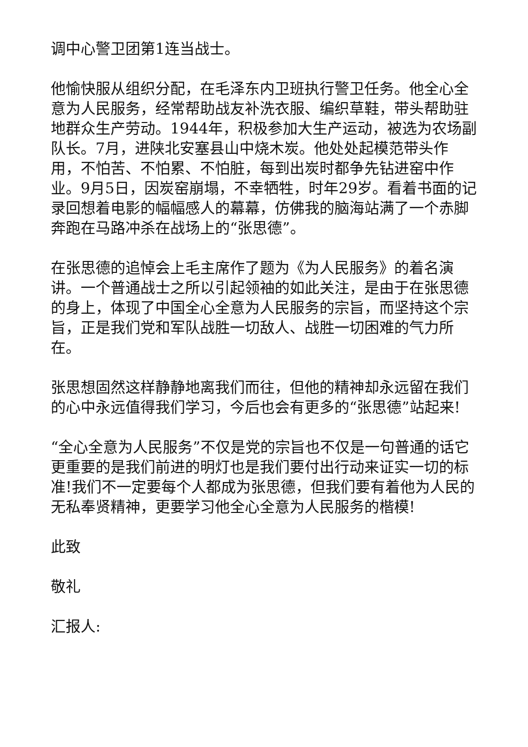调中心警卫团第1连当战士。
他愉快服从组织分配，在毛泽东内卫班执行警卫任务。他全心全意为人民服务，经常帮助战友补洗衣服、编织草鞋，带头帮助驻地群众生产劳动。1944年，积极参加大生产运动，被选为农场副队长。7月，进陕北安塞县山中烧木炭。他处处起模范带头作用，不怕苦、不怕累、不怕脏，每到出炭时都争先钻进窑中作业。9月5日，因炭窑崩塌，不幸牺牲，时年29岁。看着书面的记录回想着电影的幅幅感人的幕幕，仿佛我的脑海站满了一个赤脚奔跑在马路冲杀在战场上的“张思德”。
在张思德的追悼会上毛主席作了题为《为人民服务》的着名演讲。一个普通战士之所以引起领袖的如此关注，是由于在张思德的身上，体现了中国全心全意为人民服务的宗旨，而坚持这个宗旨，正是我们党和军队战胜一切敌人、战胜一切困难的气力所在。
张思想固然这样静静地离我们而往，但他的精神却永远留在我们的心中永远值得我们学习，今后也会有更多的“张思德”站起来!
“全心全意为人民服务”不仅是党的宗旨也不仅是一句普通的话它更重要的是我们前进的明灯也是我们要付出行动来证实一切的标准!我们不一定要每个人都成为张思德，但我们要有着他为人民的无私奉贤精神，更要学习他全心全意为人民服务的楷模!
此致
敬礼
汇报人: